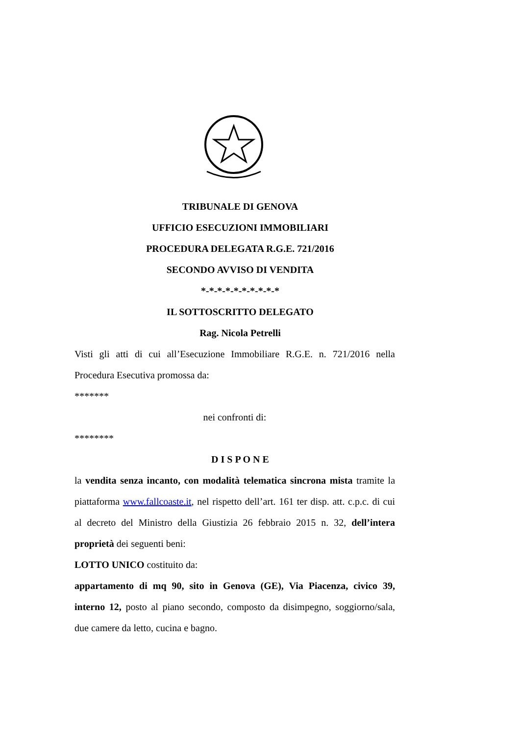TRIBUNALE DI GENOVA
UFFICIO ESECUZIONI IMMOBILIARI
PROCEDURA DELEGATA R.G.E. 721/2016
SECONDO AVVISO DI VENDITA
*-*-*-*-*-*-*-*-*-*
IL SOTTOSCRITTO DELEGATO
Rag. Nicola Petrelli
Visti gli atti di cui all’Esecuzione Immobiliare R.G.E. n. 721/2016 nella Procedura Esecutiva promossa da:
*******
nei confronti di:
********
D I S P O N E
la vendita senza incanto, con modalità telematica sincrona mista tramite la piattaforma www.fallcoaste.it, nel rispetto dell’art. 161 ter disp. att. c.p.c. di cui al decreto del Ministro della Giustizia 26 febbraio 2015 n. 32, dell’intera proprietà dei seguenti beni:
LOTTO UNICO costituito da:
appartamento di mq 90, sito in Genova (GE), Via Piacenza, civico 39, interno 12, posto al piano secondo, composto da disimpegno, soggiorno/sala, due camere da letto, cucina e bagno.